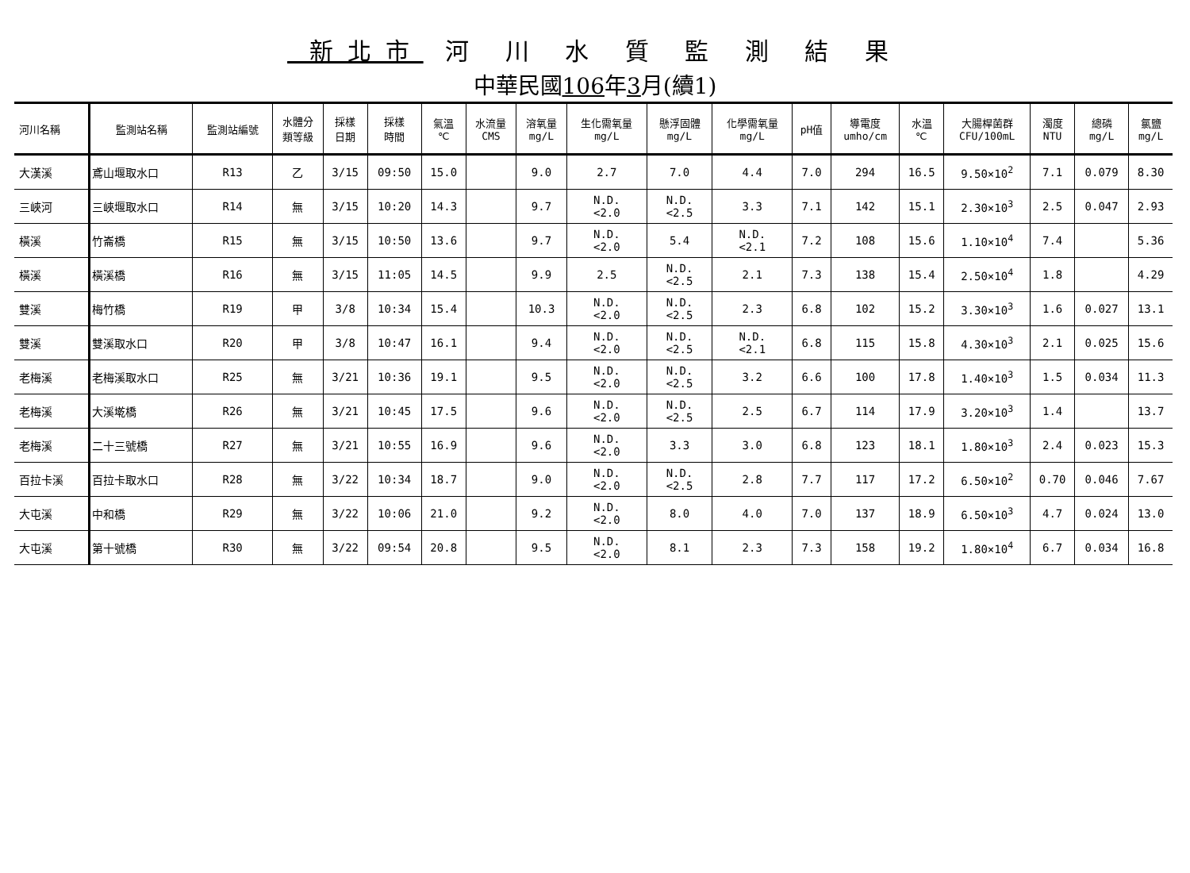新北市 河 川 水 質 監 測 結 果
中華民國106年3月(續1)
| 河川名稱 | 監測站名稱 | 監測站編號 | 水體分 類等級 | 採樣 日期 | 採樣 時間 | 氣溫 ℃ | 水流量 CMS | 溶氧量 mg/L | 生化需氧量 mg/L | 懸浮固體 mg/L | 化學需氧量 mg/L | pH值 | 導電度 umho/cm | 水溫 ℃ | 大腸桿菌群 CFU/100mL | 濁度 NTU | 總磷 mg/L | 氯鹽 mg/L |
| --- | --- | --- | --- | --- | --- | --- | --- | --- | --- | --- | --- | --- | --- | --- | --- | --- | --- | --- |
| 大漢溪 | 鳶山堰取水口 | R13 | 乙 | 3/15 | 09:50 | 15.0 | | 9.0 | 2.7 | 7.0 | 4.4 | 7.0 | 294 | 16.5 | 9.50×10<sup>2</sup> | 7.1 | 0.079 | 8.30 |
| 三峽河 | 三峽堰取水口 | R14 | 無 | 3/15 | 10:20 | 14.3 | | 9.7 | N.D. <2.0 | N.D. <2.5 | 3.3 | 7.1 | 142 | 15.1 | 2.30×10<sup>3</sup> | 2.5 | 0.047 | 2.93 |
| 橫溪 | 竹崙橋 | R15 | 無 | 3/15 | 10:50 | 13.6 | | 9.7 | N.D. <2.0 | 5.4 | N.D. <2.1 | 7.2 | 108 | 15.6 | 1.10×10<sup>4</sup> | 7.4 | | 5.36 |
| 橫溪 | 橫溪橋 | R16 | 無 | 3/15 | 11:05 | 14.5 | | 9.9 | 2.5 | N.D. <2.5 | 2.1 | 7.3 | 138 | 15.4 | 2.50×10<sup>4</sup> | 1.8 | | 4.29 |
| 雙溪 | 梅竹橋 | R19 | 甲 | 3/8 | 10:34 | 15.4 | | 10.3 | N.D. <2.0 | N.D. <2.5 | 2.3 | 6.8 | 102 | 15.2 | 3.30×10<sup>3</sup> | 1.6 | 0.027 | 13.1 |
| 雙溪 | 雙溪取水口 | R20 | 甲 | 3/8 | 10:47 | 16.1 | | 9.4 | N.D. <2.0 | N.D. <2.5 | N.D. <2.1 | 6.8 | 115 | 15.8 | 4.30×10<sup>3</sup> | 2.1 | 0.025 | 15.6 |
| 老梅溪 | 老梅溪取水口 | R25 | 無 | 3/21 | 10:36 | 19.1 | | 9.5 | N.D. <2.0 | N.D. <2.5 | 3.2 | 6.6 | 100 | 17.8 | 1.40×10<sup>3</sup> | 1.5 | 0.034 | 11.3 |
| 老梅溪 | 大溪墘橋 | R26 | 無 | 3/21 | 10:45 | 17.5 | | 9.6 | N.D. <2.0 | N.D. <2.5 | 2.5 | 6.7 | 114 | 17.9 | 3.20×10<sup>3</sup> | 1.4 | | 13.7 |
| 老梅溪 | 二十三號橋 | R27 | 無 | 3/21 | 10:55 | 16.9 | | 9.6 | N.D. <2.0 | 3.3 | 3.0 | 6.8 | 123 | 18.1 | 1.80×10<sup>3</sup> | 2.4 | 0.023 | 15.3 |
| 百拉卡溪 | 百拉卡取水口 | R28 | 無 | 3/22 | 10:34 | 18.7 | | 9.0 | N.D. <2.0 | N.D. <2.5 | 2.8 | 7.7 | 117 | 17.2 | 6.50×10<sup>2</sup> | 0.70 | 0.046 | 7.67 |
| 大屯溪 | 中和橋 | R29 | 無 | 3/22 | 10:06 | 21.0 | | 9.2 | N.D. <2.0 | 8.0 | 4.0 | 7.0 | 137 | 18.9 | 6.50×10<sup>3</sup> | 4.7 | 0.024 | 13.0 |
| 大屯溪 | 第十號橋 | R30 | 無 | 3/22 | 09:54 | 20.8 | | 9.5 | N.D. <2.0 | 8.1 | 2.3 | 7.3 | 158 | 19.2 | 1.80×10<sup>4</sup> | 6.7 | 0.034 | 16.8 |